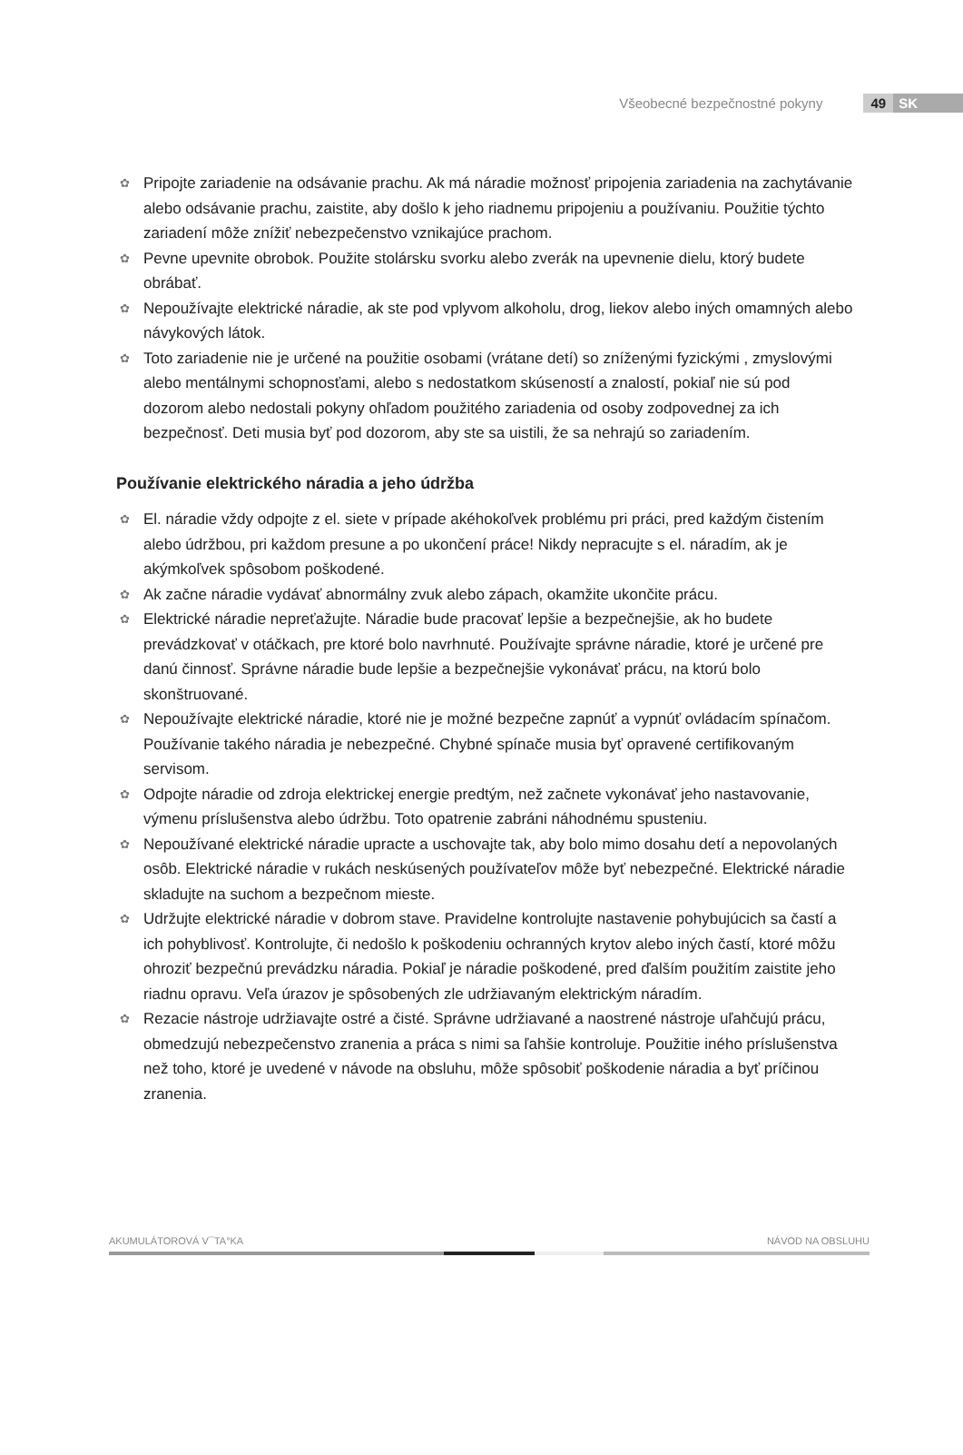Všeobecné bezpečnostné pokyny 49 SK
✿ Pripojte zariadenie na odsávanie prachu. Ak má náradie možnosť pripojenia zariadenia na zachytávanie alebo odsávanie prachu, zaistite, aby došlo k jeho riadnemu pripojeniu a používaniu. Použitie týchto zariadení môže znížiť nebezpečenstvo vznikajúce prachom.
✿ Pevne upevnite obrobok. Použite stolársku svorku alebo zverák na upevnenie dielu, ktorý budete obrábať.
✿ Nepoužívajte elektrické náradie, ak ste pod vplyvom alkoholu, drog, liekov alebo iných omamných alebo návykových látok.
✿ Toto zariadenie nie je určené na použitie osobami (vrátane detí) so zníženými fyzickými , zmyslovými alebo mentálnymi schopnosťami, alebo s nedostatkom skúseností a znalostí, pokiaľ nie sú pod dozorom alebo nedostali pokyny ohľadom použitého zariadenia od osoby zodpovednej za ich bezpečnosť. Deti musia byť pod dozorom, aby ste sa uistili, že sa nehrajú so zariadením.
Používanie elektrického náradia a jeho údržba
✿ El. náradie vždy odpojte z el. siete v prípade akéhokoľvek problému pri práci, pred každým čistením alebo údržbou, pri každom presune a po ukončení práce! Nikdy nepracujte s el. náradím, ak je akýmkoľvek spôsobom poškodené.
✿ Ak začne náradie vydávať abnormálny zvuk alebo zápach, okamžite ukončite prácu.
✿ Elektrické náradie nepreťažujte. Náradie bude pracovať lepšie a bezpečnejšie, ak ho budete prevádzkovať v otáčkach, pre ktoré bolo navrhnuté. Používajte správne náradie, ktoré je určené pre danú činnosť. Správne náradie bude lepšie a bezpečnejšie vykonávať prácu, na ktorú bolo skonštruované.
✿ Nepoužívajte elektrické náradie, ktoré nie je možné bezpečne zapnúť a vypnúť ovládacím spínačom. Používanie takého náradia je nebezpečné. Chybné spínače musia byť opravené certifikovaným servisom.
✿ Odpojte náradie od zdroja elektrickej energie predtým, než začnete vykonávať jeho nastavovanie, výmenu príslušenstva alebo údržbu. Toto opatrenie zabráni náhodnému spusteniu.
✿ Nepoužívané elektrické náradie upracte a uschovajte tak, aby bolo mimo dosahu detí a nepovolaných osôb. Elektrické náradie v rukách neskúsených používateľov môže byť nebezpečné. Elektrické náradie skladujte na suchom a bezpečnom mieste.
✿ Udržujte elektrické náradie v dobrom stave. Pravidelne kontrolujte nastavenie pohybujúcich sa častí a ich pohyblivosť. Kontrolujte, či nedošlo k poškodeniu ochranných krytov alebo iných častí, ktoré môžu ohroziť bezpečnú prevádzku náradia. Pokiaľ je náradie poškodené, pred ďalším použitím zaistite jeho riadnu opravu. Veľa úrazov je spôsobených zle udržiavaným elektrickým náradím.
✿ Rezacie nástroje udržiavajte ostré a čisté. Správne udržiavané a naostrené nástroje uľahčujú prácu, obmedzujú nebezpečenstvo zranenia a práca s nimi sa ľahšie kontroluje. Použitie iného príslušenstva než toho, ktoré je uvedené v návode na obsluhu, môže spôsobiť poškodenie náradia a byť príčinou zranenia.
AKUMULÁTOROVÁ V¯TA°KA NÁVOD NA OBSLUHU